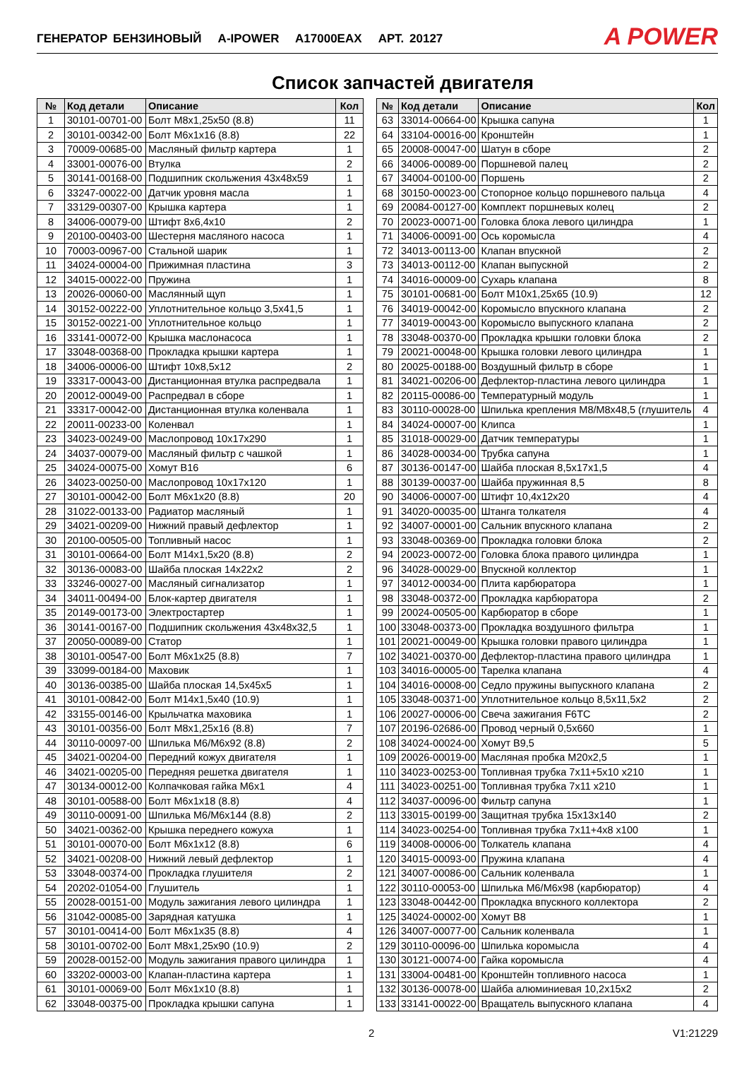ГЕНЕРАТОР БЕНЗИНОВЫЙ A-IPOWER A17000EAX АРТ. 20127
A POWER
Список запчастей двигателя
| № | Код детали | Описание | Кол |
| --- | --- | --- | --- |
| 1 | 30101-00701-00 | Болт М8х1,25х50 (8.8) | 11 |
| 2 | 30101-00342-00 | Болт М6х1х16 (8.8) | 22 |
| 3 | 70009-00685-00 | Масляный фильтр картера | 1 |
| 4 | 33001-00076-00 | Втулка | 2 |
| 5 | 30141-00168-00 | Подшипник скольжения 43х48х59 | 1 |
| 6 | 33247-00022-00 | Датчик уровня масла | 1 |
| 7 | 33129-00307-00 | Крышка картера | 1 |
| 8 | 34006-00079-00 | Штифт 8х6,4х10 | 2 |
| 9 | 20100-00403-00 | Шестерня масляного насоса | 1 |
| 10 | 70003-00967-00 | Стальной шарик | 1 |
| 11 | 34024-00004-00 | Прижимная пластина | 3 |
| 12 | 34015-00022-00 | Пружина | 1 |
| 13 | 20026-00060-00 | Маслянный щуп | 1 |
| 14 | 30152-00222-00 | Уплотнительное кольцо 3,5х41,5 | 1 |
| 15 | 30152-00221-00 | Уплотнительное кольцо | 1 |
| 16 | 33141-00072-00 | Крышка маслонасоса | 1 |
| 17 | 33048-00368-00 | Прокладка крышки картера | 1 |
| 18 | 34006-00006-00 | Штифт 10х8,5х12 | 2 |
| 19 | 33317-00043-00 | Дистанционная втулка распредвала | 1 |
| 20 | 20012-00049-00 | Распредвал в сборе | 1 |
| 21 | 33317-00042-00 | Дистанционная втулка коленвала | 1 |
| 22 | 20011-00233-00 | Коленвал | 1 |
| 23 | 34023-00249-00 | Маслопровод 10х17х290 | 1 |
| 24 | 34037-00079-00 | Масляный фильтр с чашкой | 1 |
| 25 | 34024-00075-00 | Хомут B16 | 6 |
| 26 | 34023-00250-00 | Маслопровод 10х17х120 | 1 |
| 27 | 30101-00042-00 | Болт М6х1х20 (8.8) | 20 |
| 28 | 31022-00133-00 | Радиатор масляный | 1 |
| 29 | 34021-00209-00 | Нижний правый дефлектор | 1 |
| 30 | 20100-00505-00 | Топливный насос | 1 |
| 31 | 30101-00664-00 | Болт М14х1,5х20 (8.8) | 2 |
| 32 | 30136-00083-00 | Шайба плоская 14х22х2 | 2 |
| 33 | 33246-00027-00 | Масляный сигнализатор | 1 |
| 34 | 34011-00494-00 | Блок-картер двигателя | 1 |
| 35 | 20149-00173-00 | Электростартер | 1 |
| 36 | 30141-00167-00 | Подшипник скольжения 43х48х32,5 | 1 |
| 37 | 20050-00089-00 | Статор | 1 |
| 38 | 30101-00547-00 | Болт М6х1х25 (8.8) | 7 |
| 39 | 33099-00184-00 | Маховик | 1 |
| 40 | 30136-00385-00 | Шайба плоская 14,5х45х5 | 1 |
| 41 | 30101-00842-00 | Болт М14х1,5х40 (10.9) | 1 |
| 42 | 33155-00146-00 | Крыльчатка маховика | 1 |
| 43 | 30101-00356-00 | Болт М8х1,25х16 (8.8) | 7 |
| 44 | 30110-00097-00 | Шпилька М6/М6х92 (8.8) | 2 |
| 45 | 34021-00204-00 | Передний кожух двигателя | 1 |
| 46 | 34021-00205-00 | Передняя решетка двигателя | 1 |
| 47 | 30134-00012-00 | Колпачковая гайка М6х1 | 4 |
| 48 | 30101-00588-00 | Болт М6х1х18 (8.8) | 4 |
| 49 | 30110-00091-00 | Шпилька М6/М6х144 (8.8) | 2 |
| 50 | 34021-00362-00 | Крышка переднего кожуха | 1 |
| 51 | 30101-00070-00 | Болт М6х1х12 (8.8) | 6 |
| 52 | 34021-00208-00 | Нижний левый дефлектор | 1 |
| 53 | 33048-00374-00 | Прокладка глушителя | 2 |
| 54 | 20202-01054-00 | Глушитель | 1 |
| 55 | 20028-00151-00 | Модуль зажигания левого цилиндра | 1 |
| 56 | 31042-00085-00 | Зарядная катушка | 1 |
| 57 | 30101-00414-00 | Болт М6х1х35 (8.8) | 4 |
| 58 | 30101-00702-00 | Болт М8х1,25х90 (10.9) | 2 |
| 59 | 20028-00152-00 | Модуль зажигания правого цилиндра | 1 |
| 60 | 33202-00003-00 | Клапан-пластина картера | 1 |
| 61 | 30101-00069-00 | Болт М6х1х10 (8.8) | 1 |
| 62 | 33048-00375-00 | Прокладка крышки сапуна | 1 |
| № | Код детали | Описание | Кол |
| --- | --- | --- | --- |
| 63 | 33014-00664-00 | Крышка сапуна | 1 |
| 64 | 33104-00016-00 | Кронштейн | 1 |
| 65 | 20008-00047-00 | Шатун в сборе | 2 |
| 66 | 34006-00089-00 | Поршневой палец | 2 |
| 67 | 34004-00100-00 | Поршень | 2 |
| 68 | 30150-00023-00 | Стопорное кольцо поршневого пальца | 4 |
| 69 | 20084-00127-00 | Комплект поршневых колец | 2 |
| 70 | 20023-00071-00 | Головка блока левого цилиндра | 1 |
| 71 | 34006-00091-00 | Ось коромысла | 4 |
| 72 | 34013-00113-00 | Клапан впускной | 2 |
| 73 | 34013-00112-00 | Клапан выпускной | 2 |
| 74 | 34016-00009-00 | Сухарь клапана | 8 |
| 75 | 30101-00681-00 | Болт М10х1,25х65 (10.9) | 12 |
| 76 | 34019-00042-00 | Коромысло впускного клапана | 2 |
| 77 | 34019-00043-00 | Коромысло выпускного клапана | 2 |
| 78 | 33048-00370-00 | Прокладка крышки головки блока | 2 |
| 79 | 20021-00048-00 | Крышка головки левого цилиндра | 1 |
| 80 | 20025-00188-00 | Воздушный фильтр в сборе | 1 |
| 81 | 34021-00206-00 | Дефлектор-пластина левого цилиндра | 1 |
| 82 | 20115-00086-00 | Температурный модуль | 1 |
| 83 | 30110-00028-00 | Шпилька крепления М8/М8х48,5 (глушитель | 4 |
| 84 | 34024-00007-00 | Клипса | 1 |
| 85 | 31018-00029-00 | Датчик температуры | 1 |
| 86 | 34028-00034-00 | Трубка сапуна | 1 |
| 87 | 30136-00147-00 | Шайба плоская 8,5х17х1,5 | 4 |
| 88 | 30139-00037-00 | Шайба пружинная 8,5 | 8 |
| 90 | 34006-00007-00 | Штифт 10,4х12х20 | 4 |
| 91 | 34020-00035-00 | Штанга толкателя | 4 |
| 92 | 34007-00001-00 | Сальник впускного клапана | 2 |
| 93 | 33048-00369-00 | Прокладка головки блока | 2 |
| 94 | 20023-00072-00 | Головка блока правого цилиндра | 1 |
| 96 | 34028-00029-00 | Впускной коллектор | 1 |
| 97 | 34012-00034-00 | Плита карбюратора | 1 |
| 98 | 33048-00372-00 | Прокладка карбюратора | 2 |
| 99 | 20024-00505-00 | Карбюратор в сборе | 1 |
| 100 | 33048-00373-00 | Прокладка воздушного фильтра | 1 |
| 101 | 20021-00049-00 | Крышка головки правого цилиндра | 1 |
| 102 | 34021-00370-00 | Дефлектор-пластина правого цилиндра | 1 |
| 103 | 34016-00005-00 | Тарелка клапана | 4 |
| 104 | 34016-00008-00 | Седло пружины выпускного клапана | 2 |
| 105 | 33048-00371-00 | Уплотнительное кольцо 8,5х11,5х2 | 2 |
| 106 | 20027-00006-00 | Свеча зажигания F6TC | 2 |
| 107 | 20196-02686-00 | Провод черный 0,5х660 | 1 |
| 108 | 34024-00024-00 | Хомут B9,5 | 5 |
| 109 | 20026-00019-00 | Масляная пробка М20х2,5 | 1 |
| 110 | 34023-00253-00 | Топливная трубка 7х11+5х10 х210 | 1 |
| 111 | 34023-00251-00 | Топливная трубка 7х11 х210 | 1 |
| 112 | 34037-00096-00 | Фильтр сапуна | 1 |
| 113 | 33015-00199-00 | Защитная трубка 15х13х140 | 2 |
| 114 | 34023-00254-00 | Топливная трубка 7х11+4х8 х100 | 1 |
| 119 | 34008-00006-00 | Толкатель клапана | 4 |
| 120 | 34015-00093-00 | Пружина клапана | 4 |
| 121 | 34007-00086-00 | Сальник коленвала | 1 |
| 122 | 30110-00053-00 | Шпилька М6/М6х98 (карбюратор) | 4 |
| 123 | 33048-00442-00 | Прокладка впускного коллектора | 2 |
| 125 | 34024-00002-00 | Хомут B8 | 1 |
| 126 | 34007-00077-00 | Сальник коленвала | 1 |
| 129 | 30110-00096-00 | Шпилька коромысла | 4 |
| 130 | 30121-00074-00 | Гайка коромысла | 4 |
| 131 | 33004-00481-00 | Кронштейн топливного насоса | 1 |
| 132 | 30136-00078-00 | Шайба алюминиевая 10,2х15х2 | 2 |
| 133 | 33141-00022-00 | Вращатель выпускного клапана | 4 |
2 V1:21229